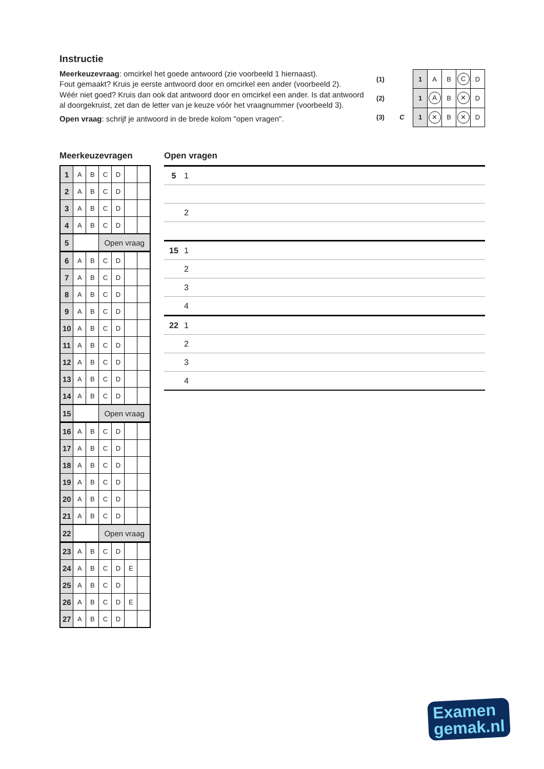Instructie
Meerkeuzevraag: omcirkel het goede antwoord (zie voorbeeld 1 hiernaast).
Fout gemaakt? Kruis je eerste antwoord door en omcirkel een ander (voorbeeld 2).
Wéér niet goed? Kruis dan ook dat antwoord door en omcirkel een ander. Is dat antwoord al doorgekruist, zet dan de letter van je keuze vóór het vraagnummer (voorbeeld 3).
Open vraag: schrijf je antwoord in de brede kolom "open vragen".
| (1) | | 1 | A | B | C | D |
| (2) | | 1 | A | B | ✕ | D |
| (3) | C | 1 | ✕ | B | ✕ | D |
Meerkeuzevragen
| 1 | A | B | C | D | | |
| 2 | A | B | C | D | | |
| 3 | A | B | C | D | | |
| 4 | A | B | C | D | | |
| 5 | | | Open vraag | | | |
| 6 | A | B | C | D | | |
| 7 | A | B | C | D | | |
| 8 | A | B | C | D | | |
| 9 | A | B | C | D | | |
| 10 | A | B | C | D | | |
| 11 | A | B | C | D | | |
| 12 | A | B | C | D | | |
| 13 | A | B | C | D | | |
| 14 | A | B | C | D | | |
| 15 | | | Open vraag | | | |
| 16 | A | B | C | D | | |
| 17 | A | B | C | D | | |
| 18 | A | B | C | D | | |
| 19 | A | B | C | D | | |
| 20 | A | B | C | D | | |
| 21 | A | B | C | D | | |
| 22 | | | Open vraag | | | |
| 23 | A | B | C | D | | |
| 24 | A | B | C | D | E | |
| 25 | A | B | C | D | | |
| 26 | A | B | C | D | E | |
| 27 | A | B | C | D | | |
Open vragen
| 5 | 1 |
| | 2 |
| 15 | 1 |
| | 2 |
| | 3 |
| | 4 |
| 22 | 1 |
| | 2 |
| | 3 |
| | 4 |
Examen
gemak.nl